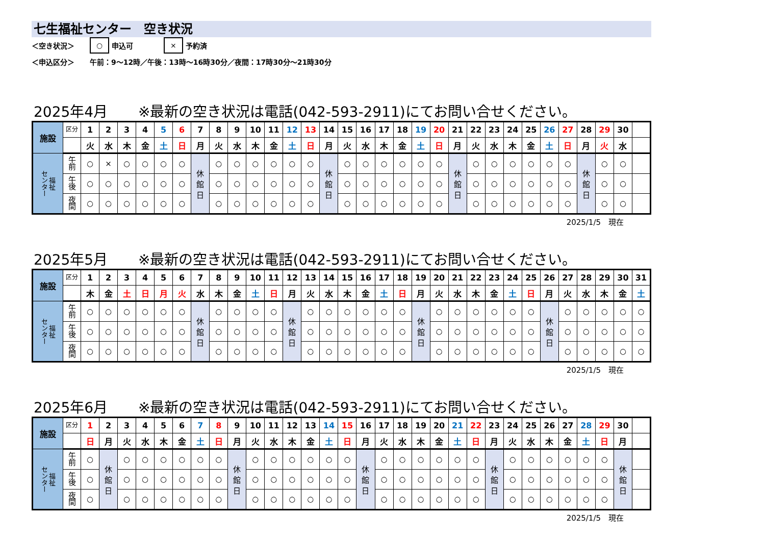七生福祉センター　空き状況
＜空き状況＞ ○ 申込可 × 予約済
＜申込区分＞ 午前：9～12時／午後：13時～16時30分／夜間：17時30分～21時30分
2025年4月 ※最新の空き状況は電話(042-593-2911)にてお問い合せください。
| 施設 | 区分 | 1 | 2 | 3 | 4 | 5 | 6 | 7 | 8 | 9 | 10 | 11 | 12 | 13 | 14 | 15 | 16 | 17 | 18 | 19 | 20 | 21 | 22 | 23 | 24 | 25 | 26 | 27 | 28 | 29 | 30 | |
| | | 火 | 水 | 木 | 金 | 土 | 日 | 月 | 火 | 水 | 木 | 金 | 土 | 日 | 月 | 火 | 水 | 木 | 金 | 土 | 日 | 月 | 火 | 水 | 木 | 金 | 土 | 日 | 月 | 火 | 水 | |
| 福祉 センター | 午 前 | ○ | × | ○ | ○ | ○ | ○ | 休 館 日 | ○ | ○ | ○ | ○ | ○ | ○ | 休 館 日 | ○ | ○ | ○ | ○ | ○ | ○ | 休 館 日 | ○ | ○ | ○ | ○ | ○ | ○ | 休 館 日 | ○ | ○ | |
| | 午 後 | ○ | ○ | ○ | ○ | ○ | ○ | | ○ | ○ | ○ | ○ | ○ | ○ | | ○ | ○ | ○ | ○ | ○ | ○ | | ○ | ○ | ○ | ○ | ○ | ○ | | ○ | ○ | |
| | 夜 間 | ○ | ○ | ○ | ○ | ○ | ○ | | ○ | ○ | ○ | ○ | ○ | ○ | | ○ | ○ | ○ | ○ | ○ | ○ | | ○ | ○ | ○ | ○ | ○ | ○ | | ○ | ○ | |
2025/1/5　現在
2025年5月 ※最新の空き状況は電話(042-593-2911)にてお問い合せください。
| 施設 | 区分 | 1 | 2 | 3 | 4 | 5 | 6 | 7 | 8 | 9 | 10 | 11 | 12 | 13 | 14 | 15 | 16 | 17 | 18 | 19 | 20 | 21 | 22 | 23 | 24 | 25 | 26 | 27 | 28 | 29 | 30 | 31 |
| | | 木 | 金 | 土 | 日 | 月 | 火 | 水 | 木 | 金 | 土 | 日 | 月 | 火 | 水 | 木 | 金 | 土 | 日 | 月 | 火 | 水 | 木 | 金 | 土 | 日 | 月 | 火 | 水 | 木 | 金 | 土 |
| 福祉 センター | 午 前 | ○ | ○ | ○ | ○ | ○ | ○ | 休 館 日 | ○ | ○ | ○ | ○ | 休 館 日 | ○ | ○ | ○ | ○ | ○ | ○ | 休 館 日 | ○ | ○ | ○ | ○ | ○ | ○ | 休 館 日 | ○ | ○ | ○ | ○ | ○ |
| | 午 後 | ○ | ○ | ○ | ○ | ○ | ○ | | ○ | ○ | ○ | ○ | | ○ | ○ | ○ | ○ | ○ | ○ | | ○ | ○ | ○ | ○ | ○ | ○ | | ○ | ○ | ○ | ○ | ○ |
| | 夜 間 | ○ | ○ | ○ | ○ | ○ | ○ | | ○ | ○ | ○ | ○ | | ○ | ○ | ○ | ○ | ○ | ○ | | ○ | ○ | ○ | ○ | ○ | ○ | | ○ | ○ | ○ | ○ | ○ |
2025/1/5　現在
2025年6月 ※最新の空き状況は電話(042-593-2911)にてお問い合せください。
| 施設 | 区分 | 1 | 2 | 3 | 4 | 5 | 6 | 7 | 8 | 9 | 10 | 11 | 12 | 13 | 14 | 15 | 16 | 17 | 18 | 19 | 20 | 21 | 22 | 23 | 24 | 25 | 26 | 27 | 28 | 29 | 30 | |
| | | 日 | 月 | 火 | 水 | 木 | 金 | 土 | 日 | 月 | 火 | 水 | 木 | 金 | 土 | 日 | 月 | 火 | 水 | 木 | 金 | 土 | 日 | 月 | 火 | 水 | 木 | 金 | 土 | 日 | 月 | |
| 福祉 センター | 午 前 | ○ | 休 館 日 | ○ | ○ | ○ | ○ | ○ | ○ | 休 館 日 | ○ | ○ | ○ | ○ | ○ | ○ | 休 館 日 | ○ | ○ | ○ | ○ | ○ | ○ | 休 館 日 | ○ | ○ | ○ | ○ | ○ | ○ | 休 館 日 | |
| | 午 後 | ○ | | ○ | ○ | ○ | ○ | ○ | ○ | | ○ | ○ | ○ | ○ | ○ | ○ | | ○ | ○ | ○ | ○ | ○ | ○ | | ○ | ○ | ○ | ○ | ○ | ○ | | |
| | 夜 間 | ○ | | ○ | ○ | ○ | ○ | ○ | ○ | | ○ | ○ | ○ | ○ | ○ | ○ | | ○ | ○ | ○ | ○ | ○ | ○ | | ○ | ○ | ○ | ○ | ○ | ○ | | |
2025/1/5　現在